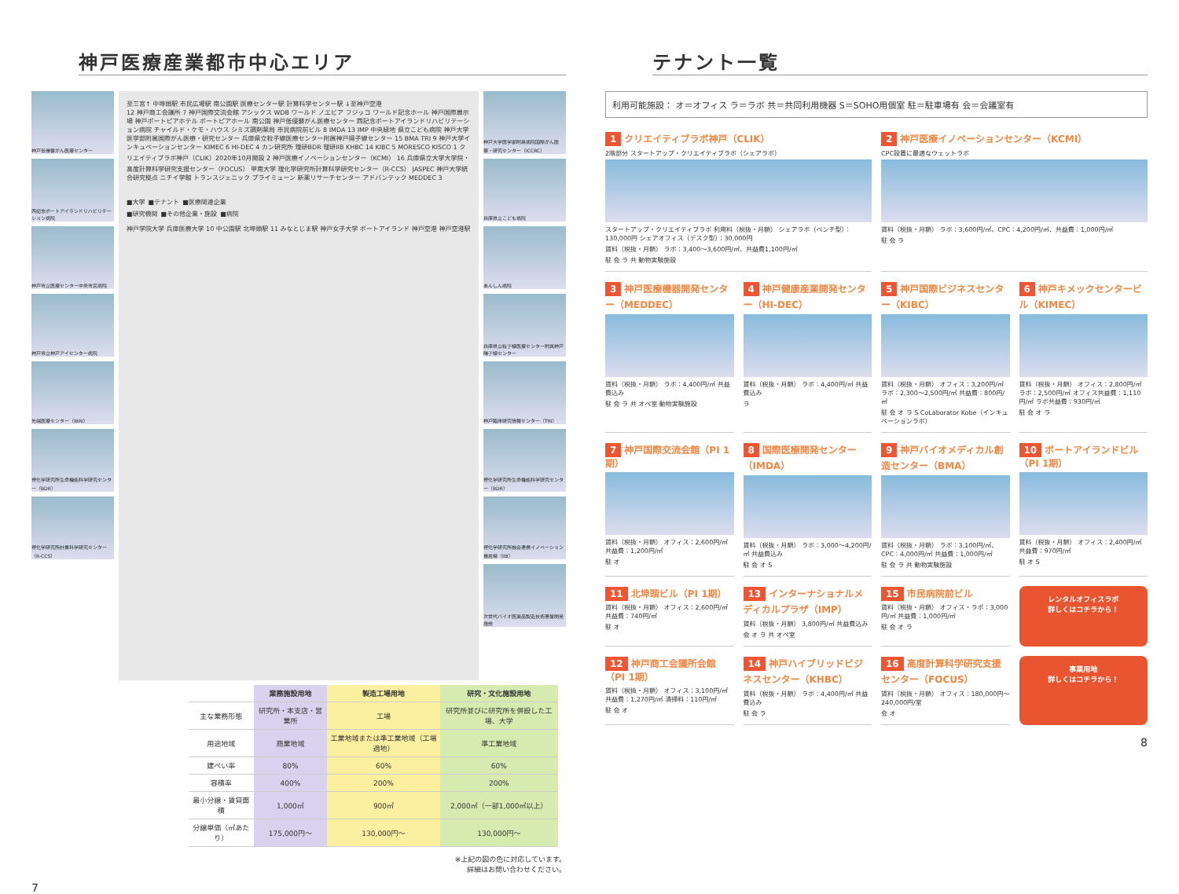神戸医療産業都市中心エリア
神戸低侵襲がん医療センター
西記念ポートアイランドリハビリテーション病院
神戸市立医療センター中央市民病院
神戸市立神戸アイセンター病院
先端医療センター（IBRI）
理化学研究所生命機能科学研究センター（BDR）
理化学研究所計算科学研究センター（R-CCS）
至三宮↑ 中埠頭駅 市民広場駅 南公園駅 医療センター駅 計算科学センター駅 ↓至神戸空港
12 神戸商工会議所 7 神戸国際交流会館 アシックス WDB ワールド ノエビア フジッコ ワールド記念ホール 神戸国際展示場 神戸ポートピアホテル ポートピアホール 南公園 神戸低侵襲がん医療センター 西記念ポートアイランドリハビリテーション病院 チャイルド・ケモ・ハウス シミズ調剤薬局 市民病院前ビル 8 IMDA 13 IMP 中央緑地 県立こども病院 神戸大学医学部附属国際がん医療・研究センター 兵庫県立粒子線医療センター附属神戸陽子線センター 15 BMA TRI 9 神戸大学インキュベーションセンター KIMEC 6 HI-DEC 4 カン研究所 理研BDR 理研IIB KHBC 14 KIBC 5 MORESCO KISCO 1 クリエイティブラボ神戸（CLIK）2020年10月開設 2 神戸医療イノベーションセンター（KCMI） 16 兵庫県立大学大学院・高度計算科学研究支援センター（FOCUS） 甲南大学 理化学研究所計算科学研究センター（R-CCS） JASPEC 神戸大学統合研究拠点 ニチイ学館 トランスジェニック プライミューン 新薬リサーチセンター アドバンテック MEDDEC 3
■大学 ■テナント ■医療関連企業 ■研究機関 ■その他企業・施設 ■病院
神戸学院大学 兵庫医療大学 10 中公園駅 北埠頭駅 11 みなとじま駅 神戸女子大学 ポートアイランド 神戸空港 神戸空港駅
神戸大学医学部附属病院国際がん医療・研究センター（ICCRC）
兵庫県立こども病院
あんしん病院
兵庫県立粒子線医療センター附属神戸陽子線センター
神戸臨床研究情報センター（TRI）
理化学研究所生命機能科学研究センター（BDR）
理化学研究所融合連携イノベーション推進棟（IIB）
次世代バイオ医薬品製造技術基盤開発施設
| | 業務施設用地 | 製造工場用地 | 研究・文化施設用地 |
| --- | --- | --- | --- |
| 主な業務形態 | 研究所・本支店・営業所 | 工場 | 研究所並びに研究所を併設した工場、大学 |
| 用途地域 | 商業地域 | 工業地域または準工業地域（工場適地） | 準工業地域 |
| 建ぺい率 | 80% | 60% | 60% |
| 容積率 | 400% | 200% | 200% |
| 最小分譲・賃貸面積 | 1,000㎡ | 900㎡ | 2,000㎡（一部1,000㎡以上） |
| 分譲単価（㎡あたり） | 175,000円〜 | 130,000円〜 | 130,000円〜 |
※上記の図の色に対応しています。
詳細はお問い合わせください。
7
テナント一覧
利用可能施設： オ＝オフィス ラ＝ラボ 共＝共同利用機器 S＝SOHO用個室 駐＝駐車場有 会＝会議室有
1 クリエイティブラボ神戸（CLIK）
2階部分 スタートアップ・クリエイティブラボ（シェアラボ）
スタートアップ・クリエイティブラボ 利用料（税抜・月額） シェアラボ（ベンチ型）：130,000円 シェアオフィス（デスク型）：30,000円
賃料（税抜・月額） ラボ：3,400〜3,600円/㎡、共益費1,100円/㎡
駐 会 ラ 共 動物実験施設
2 神戸医療イノベーションセンター（KCMI）
CPC設置に最適なウェットラボ
賃料（税抜・月額） ラボ：3,600円/㎡、CPC：4,200円/㎡、共益費：1,000円/㎡
駐 会 ラ
3 神戸医療機器開発センター（MEDDEC）
賃料（税抜・月額） ラボ：4,400円/㎡ 共益費込み
駐 会 ラ 共 オペ室 動物実験施設
4 神戸健康産業開発センター（HI-DEC）
賃料（税抜・月額） ラボ：4,400円/㎡ 共益費込み
ラ
5 神戸国際ビジネスセンター（KIBC）
賃料（税抜・月額） オフィス：3,200円/㎡ ラボ：2,300〜2,500円/㎡ 共益費：800円/㎡
駐 会 オ ラ S CoLaborator Kobe（インキュベーションラボ）
6 神戸キメックセンタービル（KIMEC）
賃料（税抜・月額） オフィス：2,800円/㎡ ラボ：2,500円/㎡ オフィス共益費：1,110円/㎡ ラボ共益費：930円/㎡
駐 会 オ ラ
7 神戸国際交流会館（PI 1期）
賃料（税抜・月額） オフィス：2,600円/㎡ 共益費：1,200円/㎡
駐 オ
8 国際医療開発センター（IMDA）
賃料（税抜・月額） ラボ：3,000〜4,200円/㎡ 共益費込み
駐 会 オ S
9 神戸バイオメディカル創造センター（BMA）
賃料（税抜・月額） ラボ：3,100円/㎡、CPC：4,000円/㎡ 共益費：1,000円/㎡
駐 会 ラ 共 動物実験施設
10 ポートアイランドビル（PI 1期）
賃料（税抜・月額） オフィス：2,400円/㎡ 共益費：970円/㎡
駐 オ S
11 北埠頭ビル（PI 1期）
賃料（税抜・月額） オフィス：2,600円/㎡ 共益費：740円/㎡
駐 オ
13 インターナショナルメディカルプラザ（IMP）
賃料（税抜・月額） 3,800円/㎡ 共益費込み
会 オ ラ 共 オペ室
15 市民病院前ビル
賃料（税抜・月額） オフィス・ラボ：3,000円/㎡ 共益費：1,000円/㎡
駐 会 オ ラ
レンタルオフィスラボ
詳しくはコチラから！
12 神戸商工会議所会館（PI 1期）
賃料（税抜・月額） オフィス：3,100円/㎡ 共益費：1,270円/㎡ 清掃料：110円/㎡
駐 会 オ
14 神戸ハイブリッドビジネスセンター（KHBC）
賃料（税抜・月額） ラボ：4,400円/㎡ 共益費込み
駐 会 ラ
16 高度計算科学研究支援センター（FOCUS）
賃料（税抜・月額） オフィス：180,000円〜240,000円/室
会 オ
事業用地
詳しくはコチラから！
8